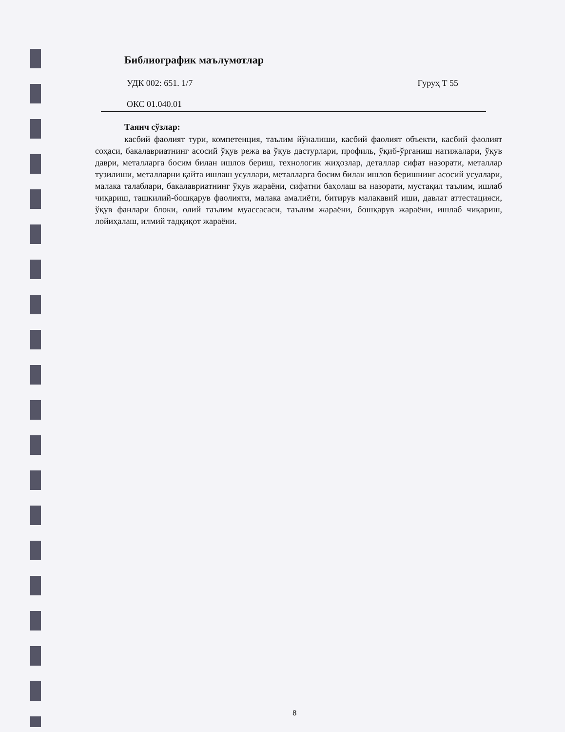Библиографик маълумотлар
УДК 002: 651. 1/7 Гуруҳ Т 55
ОКС 01.040.01
Таянч сўзлар:
касбий фаолият тури, компетенция, таълим йўналиши, касбий фаолият объекти, касбий фаолият соҳаси, бакалавриатнинг асосий ўқув режа ва ўқув дастурлари, профиль, ўқиб-ўрганиш натижалари, ўқув даври, металларга босим билан ишлов бериш, технологик жиҳозлар, деталлар сифат назорати, металлар тузилиши, металларни қайта ишлаш усуллари, металларга босим билан ишлов беришнинг асосий усуллари, малака талаблари, бакалавриатнинг ўқув жараёни, сифатни баҳолаш ва назорати, мустақил таълим, ишлаб чиқариш, ташкилий-бошқарув фаолияти, малака амалиёти, битирув малакавий иши, давлат аттестацияси, ўқув фанлари блоки, олий таълим муассасаси, таълим жараёни, бошқарув жараёни, ишлаб чиқариш, лойиҳалаш, илмий тадқиқот жараёни.
8